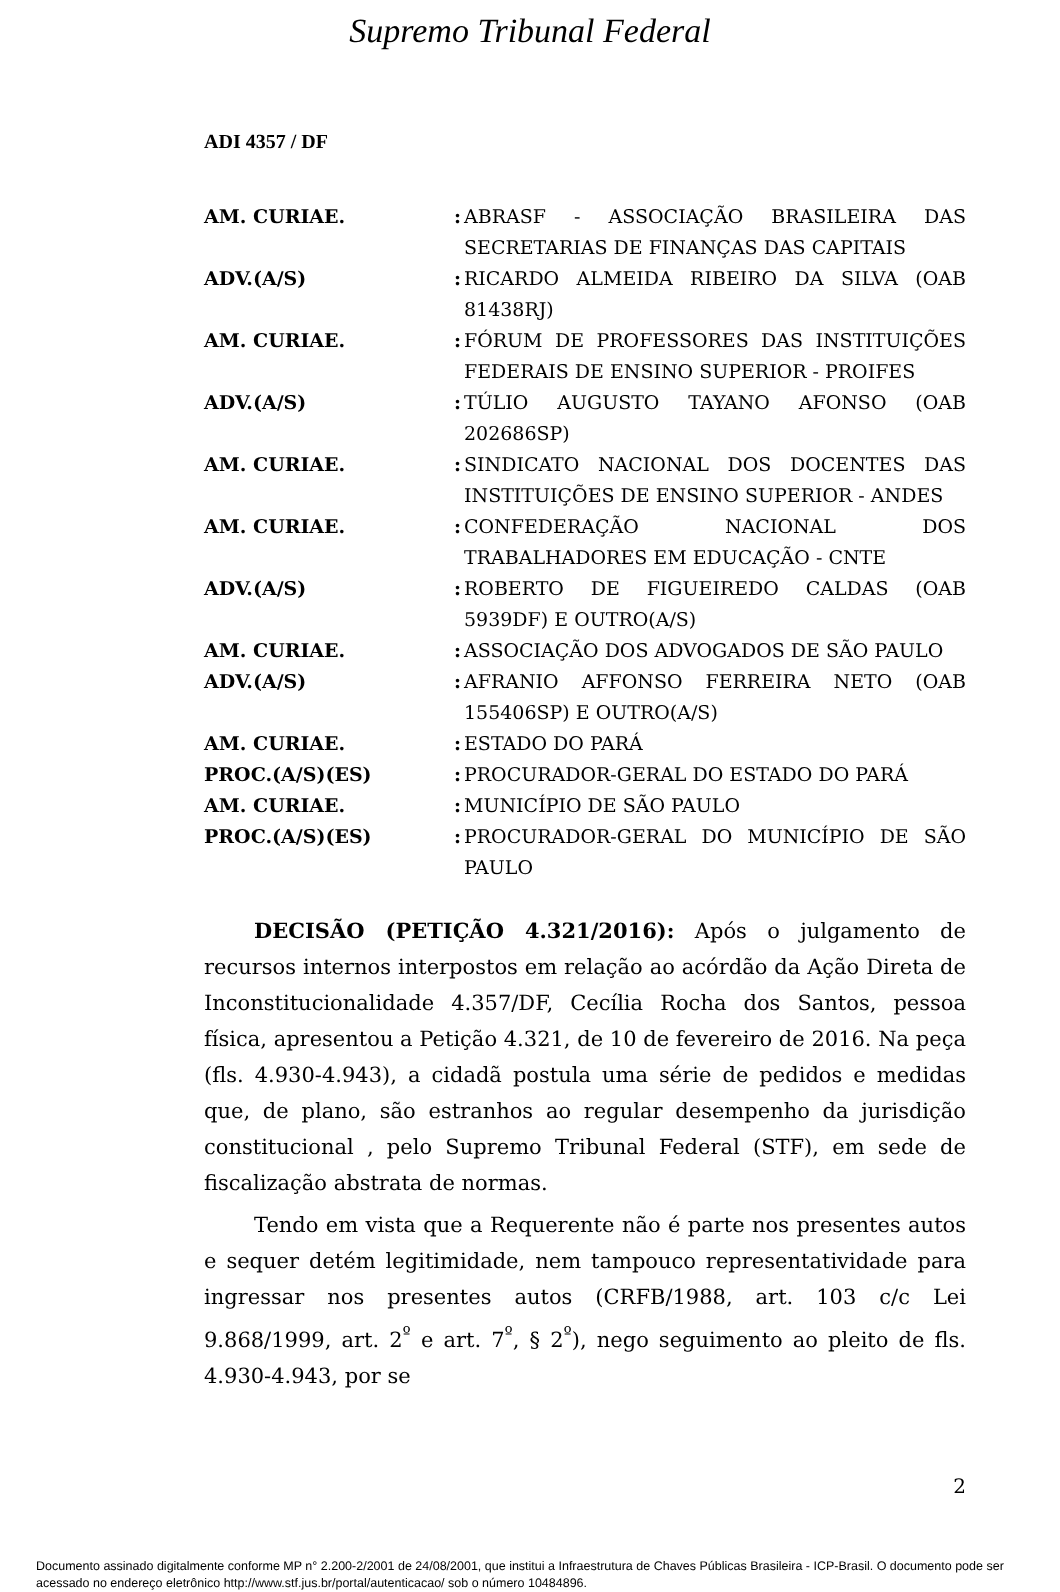Supremo Tribunal Federal
ADI 4357 / DF
| AM. CURIAE. | : | ABRASF - ASSOCIAÇÃO BRASILEIRA DAS SECRETARIAS DE FINANÇAS DAS CAPITAIS |
| ADV.(A/S) | : | RICARDO ALMEIDA RIBEIRO DA SILVA (OAB 81438RJ) |
| AM. CURIAE. | : | FÓRUM DE PROFESSORES DAS INSTITUIÇÕES FEDERAIS DE ENSINO SUPERIOR - PROIFES |
| ADV.(A/S) | : | TÚLIO AUGUSTO TAYANO AFONSO (OAB 202686SP) |
| AM. CURIAE. | : | SINDICATO NACIONAL DOS DOCENTES DAS INSTITUIÇÕES DE ENSINO SUPERIOR - ANDES |
| AM. CURIAE. | : | CONFEDERAÇÃO NACIONAL DOS TRABALHADORES EM EDUCAÇÃO - CNTE |
| ADV.(A/S) | : | ROBERTO DE FIGUEIREDO CALDAS (OAB 5939DF) E OUTRO(A/S) |
| AM. CURIAE. | : | ASSOCIAÇÃO DOS ADVOGADOS DE SÃO PAULO |
| ADV.(A/S) | : | AFRANIO AFFONSO FERREIRA NETO (OAB 155406SP) E OUTRO(A/S) |
| AM. CURIAE. | : | ESTADO DO PARÁ |
| PROC.(A/S)(ES) | : | PROCURADOR-GERAL DO ESTADO DO PARÁ |
| AM. CURIAE. | : | MUNICÍPIO DE SÃO PAULO |
| PROC.(A/S)(ES) | : | PROCURADOR-GERAL DO MUNICÍPIO DE SÃO PAULO |
DECISÃO (PETIÇÃO 4.321/2016): Após o julgamento de recursos internos interpostos em relação ao acórdão da Ação Direta de Inconstitucionalidade 4.357/DF, Cecília Rocha dos Santos, pessoa física, apresentou a Petição 4.321, de 10 de fevereiro de 2016. Na peça (fls. 4.930-4.943), a cidadã postula uma série de pedidos e medidas que, de plano, são estranhos ao regular desempenho da jurisdição constitucional , pelo Supremo Tribunal Federal (STF), em sede de fiscalização abstrata de normas.
Tendo em vista que a Requerente não é parte nos presentes autos e sequer detém legitimidade, nem tampouco representatividade para ingressar nos presentes autos (CRFB/1988, art. 103 c/c Lei 9.868/1999, art. 2<sup>º</sup> e art. 7<sup>º</sup>, § 2<sup>º</sup>), nego seguimento ao pleito de fls. 4.930-4.943, por se
2
Documento assinado digitalmente conforme MP n° 2.200-2/2001 de 24/08/2001, que institui a Infraestrutura de Chaves Públicas Brasileira - ICP-Brasil. O documento pode ser acessado no endereço eletrônico http://www.stf.jus.br/portal/autenticacao/ sob o número 10484896.